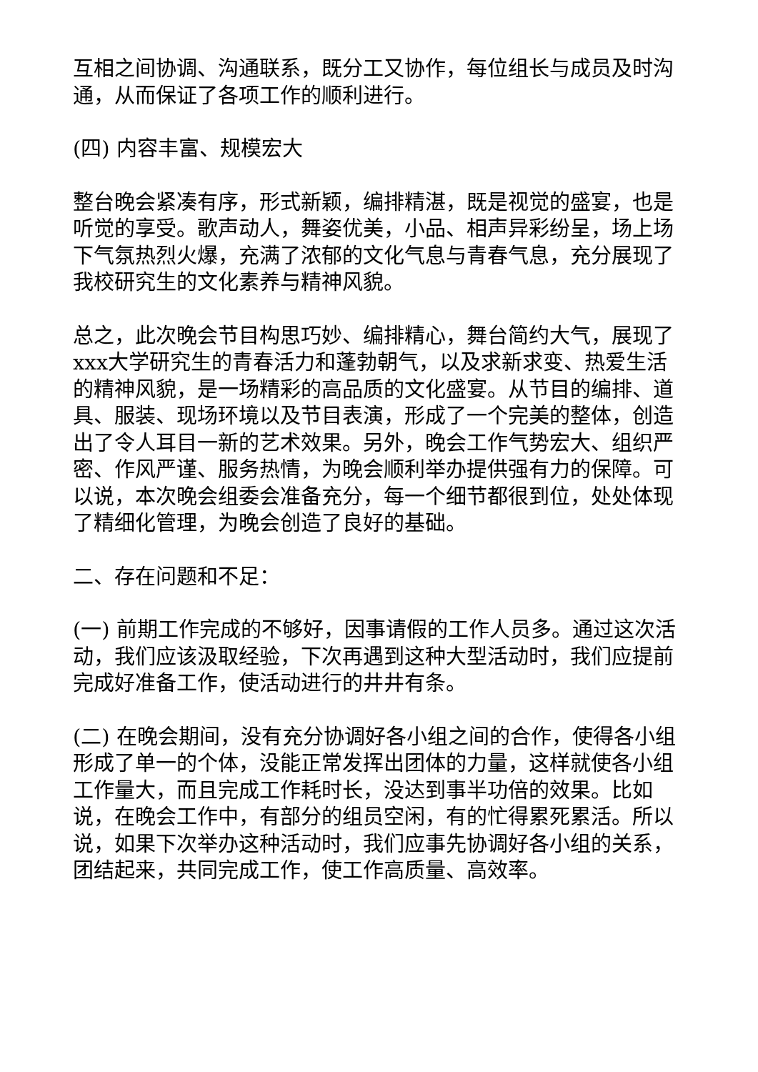互相之间协调、沟通联系，既分工又协作，每位组长与成员及时沟通，从而保证了各项工作的顺利进行。
(四) 内容丰富、规模宏大
整台晚会紧凑有序，形式新颖，编排精湛，既是视觉的盛宴，也是听觉的享受。歌声动人，舞姿优美，小品、相声异彩纷呈，场上场下气氛热烈火爆，充满了浓郁的文化气息与青春气息，充分展现了我校研究生的文化素养与精神风貌。
总之，此次晚会节目构思巧妙、编排精心，舞台简约大气，展现了xxx大学研究生的青春活力和蓬勃朝气，以及求新求变、热爱生活的精神风貌，是一场精彩的高品质的文化盛宴。从节目的编排、道具、服装、现场环境以及节目表演，形成了一个完美的整体，创造出了令人耳目一新的艺术效果。另外，晚会工作气势宏大、组织严密、作风严谨、服务热情，为晚会顺利举办提供强有力的保障。可以说，本次晚会组委会准备充分，每一个细节都很到位，处处体现了精细化管理，为晚会创造了良好的基础。
二、存在问题和不足：
(一) 前期工作完成的不够好，因事请假的工作人员多。通过这次活动，我们应该汲取经验，下次再遇到这种大型活动时，我们应提前完成好准备工作，使活动进行的井井有条。
(二) 在晚会期间，没有充分协调好各小组之间的合作，使得各小组形成了单一的个体，没能正常发挥出团体的力量，这样就使各小组工作量大，而且完成工作耗时长，没达到事半功倍的效果。比如说，在晚会工作中，有部分的组员空闲，有的忙得累死累活。所以说，如果下次举办这种活动时，我们应事先协调好各小组的关系，团结起来，共同完成工作，使工作高质量、高效率。